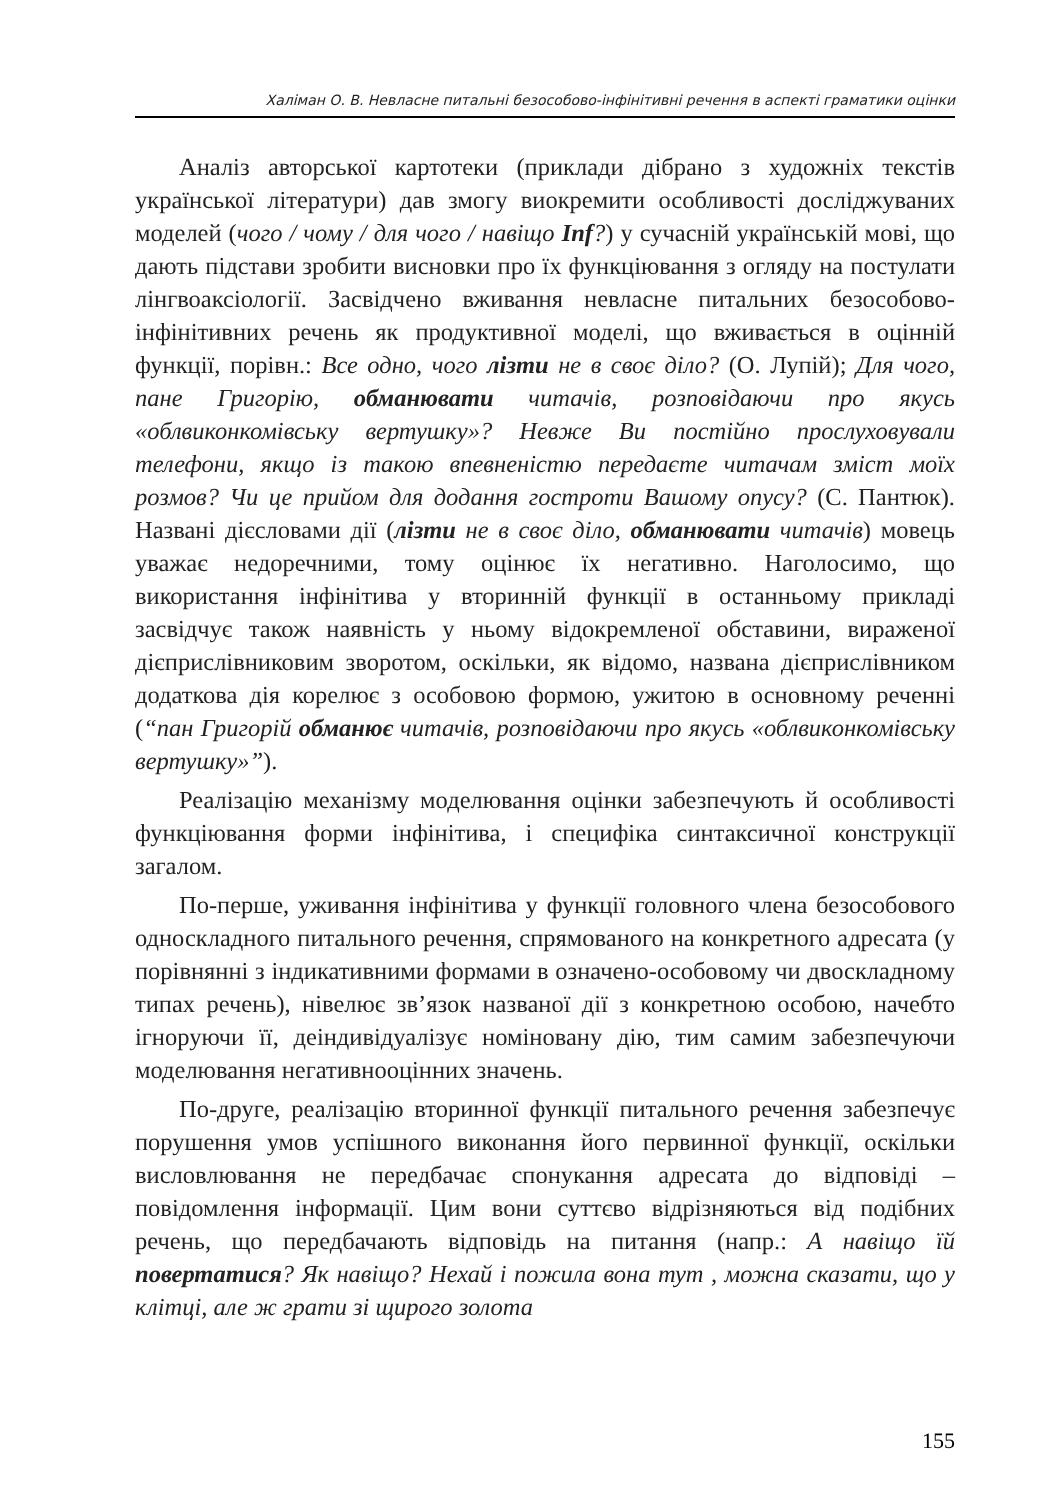Халіман О. В. Невласне питальні безособово-інфінітивні речення в аспекті граматики оцінки
Аналіз авторської картотеки (приклади дібрано з художніх текстів української літератури) дав змогу виокремити особливості досліджуваних моделей (чого / чому / для чого / навіщо Inf?) у сучасній українській мові, що дають підстави зробити висновки про їх функціювання з огляду на постулати лінгвоаксіології. Засвідчено вживання невласне питальних безособово-інфінітивних речень як продуктивної моделі, що вживається в оцінній функції, порівн.: Все одно, чого лізти не в своє діло? (О. Лупій); Для чого, пане Григорію, обманювати читачів, розповідаючи про якусь «облвиконкомівську вертушку»? Невже Ви постійно прослуховували телефони, якщо із такою впевненістю передаєте читачам зміст моїх розмов? Чи це прийом для додання гостроти Вашому опусу? (С. Пантюк). Названі дієсловами дії (лізти не в своє діло, обманювати читачів) мовець уважає недоречними, тому оцінює їх негативно. Наголосимо, що використання інфінітива у вторинній функції в останньому прикладі засвідчує також наявність у ньому відокремленої обставини, вираженої дієприслівниковим зворотом, оскільки, як відомо, названа дієприслівником додаткова дія корелює з особовою формою, ужитою в основному реченні (“пан Григорій обманює читачів, розповідаючи про якусь «облвиконкомівську вертушку»”).
Реалізацію механізму моделювання оцінки забезпечують й особливості функціювання форми інфінітива, і специфіка синтаксичної конструкції загалом.
По-перше, уживання інфінітива у функції головного члена безособового односкладного питального речення, спрямованого на конкретного адресата (у порівнянні з індикативними формами в означено-особовому чи двоскладному типах речень), нівелює зв’язок названої дії з конкретною особою, начебто ігноруючи її, деіндивідуалізує номіновану дію, тим самим забезпечуючи моделювання негативнооцінних значень.
По-друге, реалізацію вторинної функції питального речення забезпечує порушення умов успішного виконання його первинної функції, оскільки висловлювання не передбачає спонукання адресата до відповіді – повідомлення інформації. Цим вони суттєво відрізняються від подібних речень, що передбачають відповідь на питання (напр.: А навіщо їй повертатися? Як навіщо? Нехай і пожила вона тут , можна сказати, що у клітці, але ж грати зі щирого золота
155